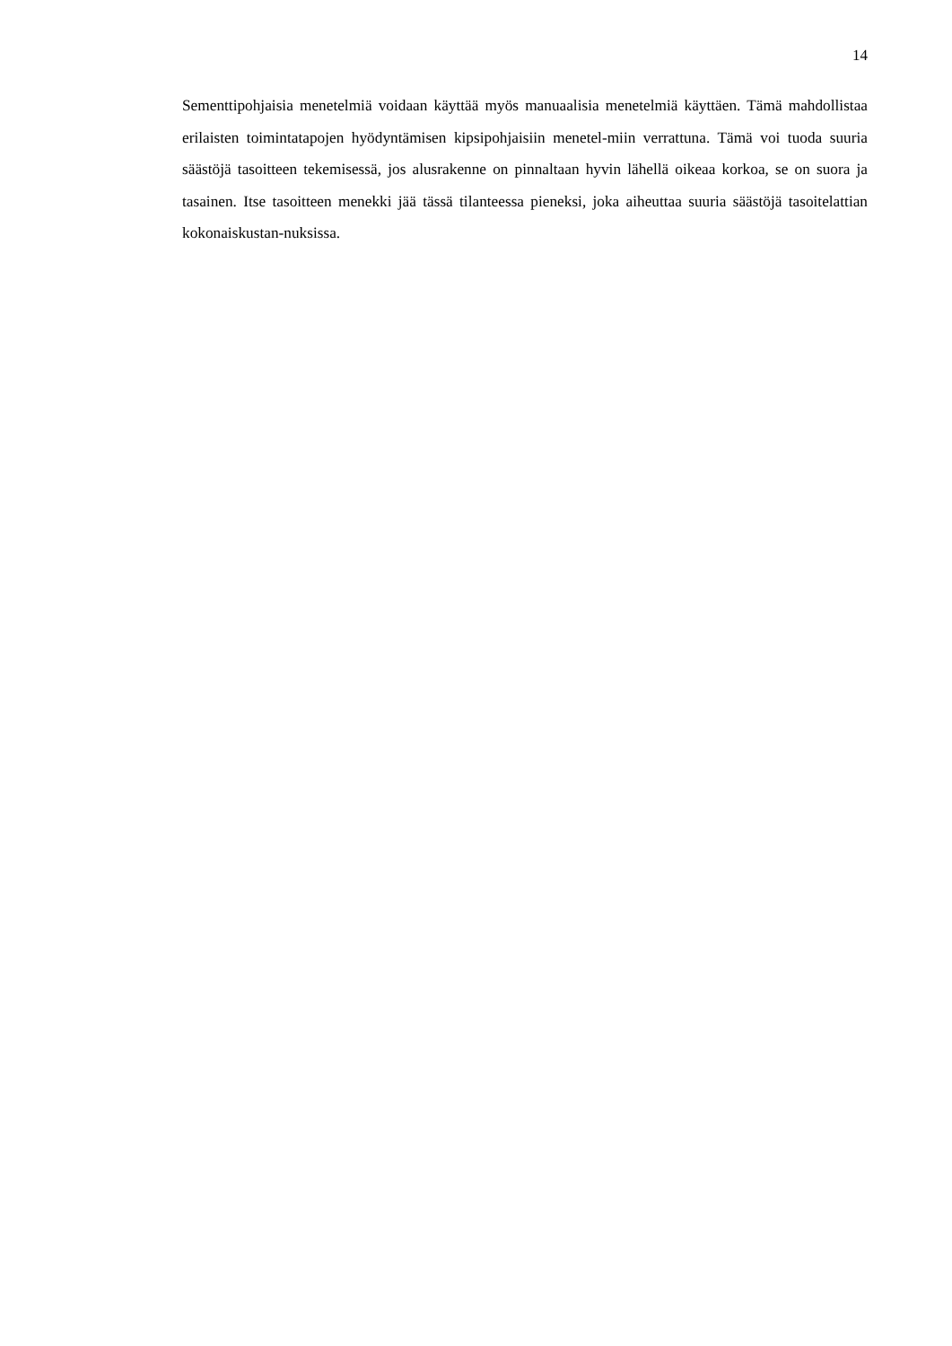14
Sementtipohjaisia menetelmiä voidaan käyttää myös manuaalisia menetelmiä käyttäen. Tämä mahdollistaa erilaisten toimintatapojen hyödyntämisen kipsipohjaisiin menetel-miin verrattuna. Tämä voi tuoda suuria säästöjä tasoitteen tekemisessä, jos alusrakenne on pinnaltaan hyvin lähellä oikeaa korkoa, se on suora ja tasainen. Itse tasoitteen menekki jää tässä tilanteessa pieneksi, joka aiheuttaa suuria säästöjä tasoitelattian kokonaiskustan-nuksissa.